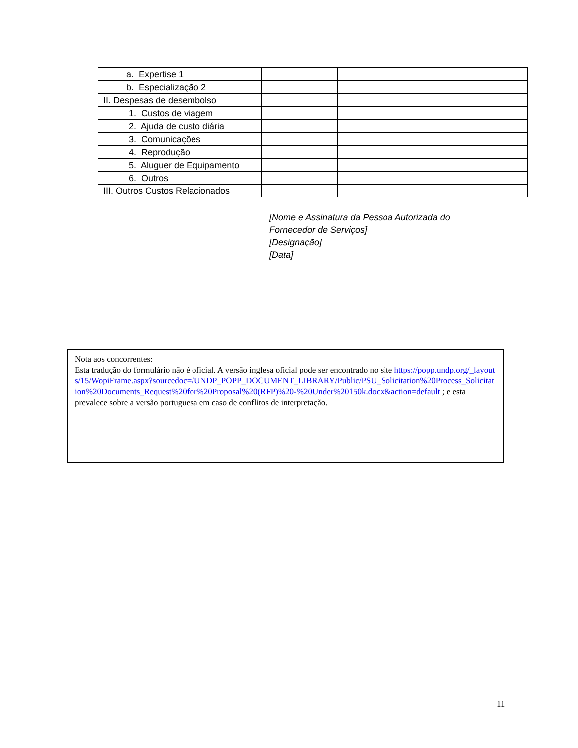| a. Expertise 1 | | | | |
| b. Especialização 2 | | | | |
| II. Despesas de desembolso | | | | |
| 1. Custos de viagem | | | | |
| 2. Ajuda de custo diária | | | | |
| 3. Comunicações | | | | |
| 4. Reprodução | | | | |
| 5. Aluguer de Equipamento | | | | |
| 6. Outros | | | | |
| III. Outros Custos Relacionados | | | | |
[Nome e Assinatura da Pessoa Autorizada do
Fornecedor de Serviços]
[Designação]
[Data]
Nota aos concorrentes:
Esta tradução do formulário não é oficial. A versão inglesa oficial pode ser encontrado no site https://popp.undp.org/_layouts/15/WopiFrame.aspx?sourcedoc=/UNDP_POPP_DOCUMENT_LIBRARY/Public/PSU_Solicitation%20Process_Solicitation%20Documents_Request%20for%20Proposal%20(RFP)%20-%20Under%20150k.docx&action=default ; e esta prevalece sobre a versão portuguesa em caso de conflitos de interpretação.
11